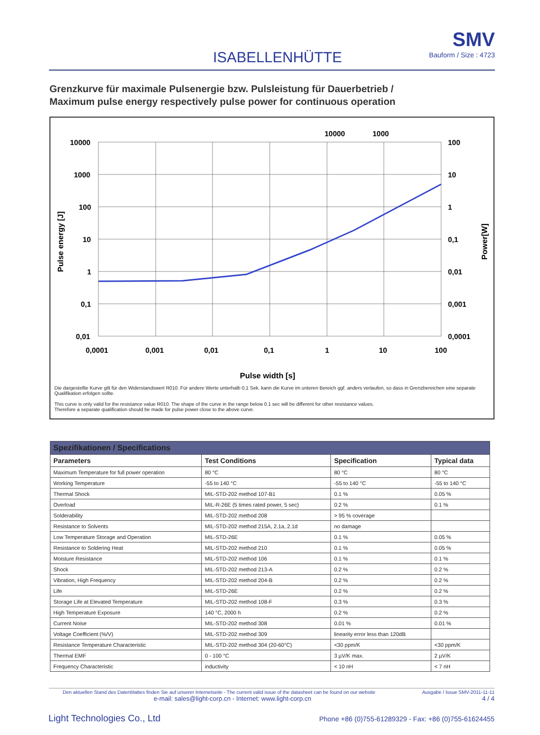ISABELLENHÜTTE
SMV
Bauform / Size : 4723
Grenzkurve für maximale Pulsenergie bzw. Pulsleistung für Dauerbetrieb /
Maximum pulse energy respectively pulse power for continuous operation
10000
1000
100
10
1
0,1
0,01
100
10
1
0,1
0,01
0,001
0,0001
0,0001
0,001
0,01
0,1
1
10
100
10000
1000
Pulse width [s]
Pulse energy [J]
Power[W]
Die dargestellte Kurve gilt für den Widerstandswert R010. Für andere Werte unterhalb 0,1 Sek. kann die Kurve im unteren Bereich ggf. anders verlaufen, so dass in Grenzbereichen eine separate Qualifikation erfolgen sollte.
This curve is only valid for the resistance value R010. The shape of the curve in the range below 0.1 sec will be different for other resistance values.
Therefore a separate qualification should be made for pulse power close to the above curve.
| Spezifikationen / Specifications | | | |
| --- | --- | --- | --- |
| Parameters | Test Conditions | Specification | Typical data |
| Maximum Temperature for full power operation | 80 °C | 80 °C | 80 °C |
| Working Temperature | -55 to 140 °C | -55 to 140 °C | -55 to 140 °C |
| Thermal Shock | MIL-STD-202 method 107-B1 | 0.1 % | 0.05 % |
| Overload | MIL-R-26E (5 times rated power, 5 sec) | 0.2 % | 0.1 % |
| Solderability | MIL-STD-202 method 208 | > 95 % coverage | |
| Resistance to Solvents | MIL-STD-202 method 215A, 2.1a, 2.1d | no damage | |
| Low Temperature Storage and Operation | MIL-STD-26E | 0.1 % | 0.05 % |
| Resistance to Soldering Heat | MIL-STD-202 method 210 | 0.1 % | 0.05 % |
| Moisture Resistance | MIL-STD-202 method 106 | 0.1 % | 0.1 % |
| Shock | MIL-STD-202 method 213-A | 0.2 % | 0.2 % |
| Vibration, High Frequency | MIL-STD-202 method 204-B | 0.2 % | 0.2 % |
| Life | MIL-STD-26E | 0.2 % | 0.2 % |
| Storage Life at Elevated Temperature | MIL-STD-202 method 108-F | 0.3 % | 0.3 % |
| High Temperature Exposure | 140 °C, 2000 h | 0.2 % | 0.2 % |
| Current Noise | MIL-STD-202 method 308 | 0.01 % | 0.01 % |
| Voltage Coefficient (%/V) | MIL-STD-202 method 309 | linearity error less than 120dB | |
| Resistance Temperature Characteristic | MIL-STD-202 method 304 (20-60°C) | <30 ppm/K | <30 ppm/K |
| Thermal EMF | 0 - 100 °C | 3 µV/K max. | 2 µV/K |
| Frequency Characteristic | inductivity | < 10 nH | < 7 nH |
Den aktuellen Stand des Datenblattes finden Sie auf unserer Internetseite - The current valid issue of the datasheet can be found on our website Ausgabe / Issue SMV-2011-11-11
e-mail: sales@light-corp.cn - Internet: www.light-corp.cn 4 / 4
Light Technologies Co., Ltd Phone +86 (0)755-61289329 - Fax: +86 (0)755-61624455